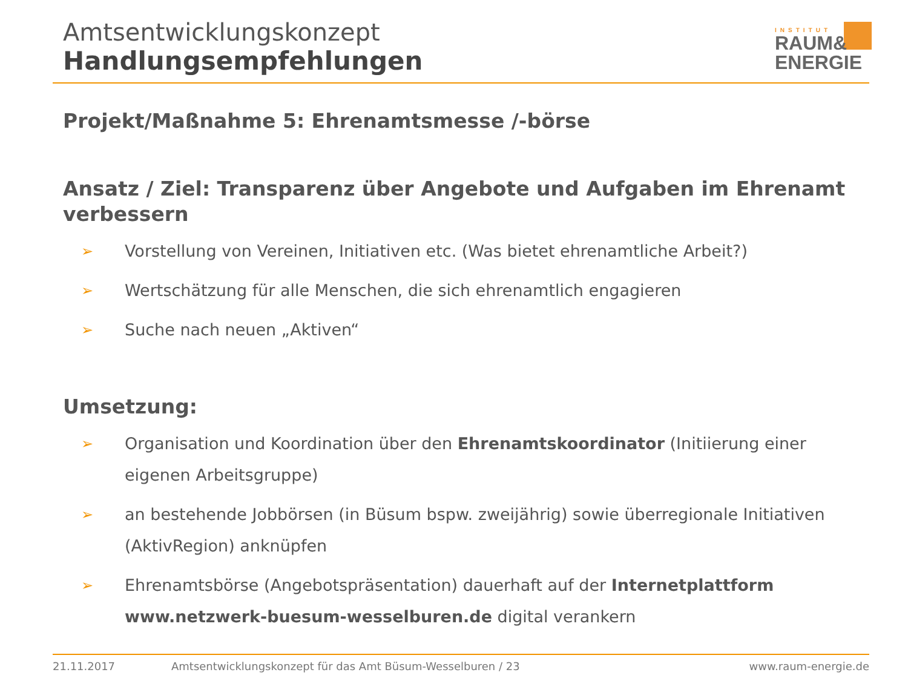Amtsentwicklungskonzept
Handlungsempfehlungen
INSTITUT
RAUM&
ENERGIE
Projekt/Maßnahme 5: Ehrenamtsmesse /-börse
Ansatz / Ziel: Transparenz über Angebote und Aufgaben im Ehrenamt verbessern
➢ Vorstellung von Vereinen, Initiativen etc. (Was bietet ehrenamtliche Arbeit?)
➢ Wertschätzung für alle Menschen, die sich ehrenamtlich engagieren
➢ Suche nach neuen „Aktiven“
Umsetzung:
➢ Organisation und Koordination über den Ehrenamtskoordinator (Initiierung einer eigenen Arbeitsgruppe)
➢ an bestehende Jobbörsen (in Büsum bspw. zweijährig) sowie überregionale Initiativen (AktivRegion) anknüpfen
➢ Ehrenamtsbörse (Angebotspräsentation) dauerhaft auf der Internetplattform www.netzwerk-buesum-wesselburen.de digital verankern
21.11.2017 Amtsentwicklungskonzept für das Amt Büsum-Wesselburen / 23 www.raum-energie.de